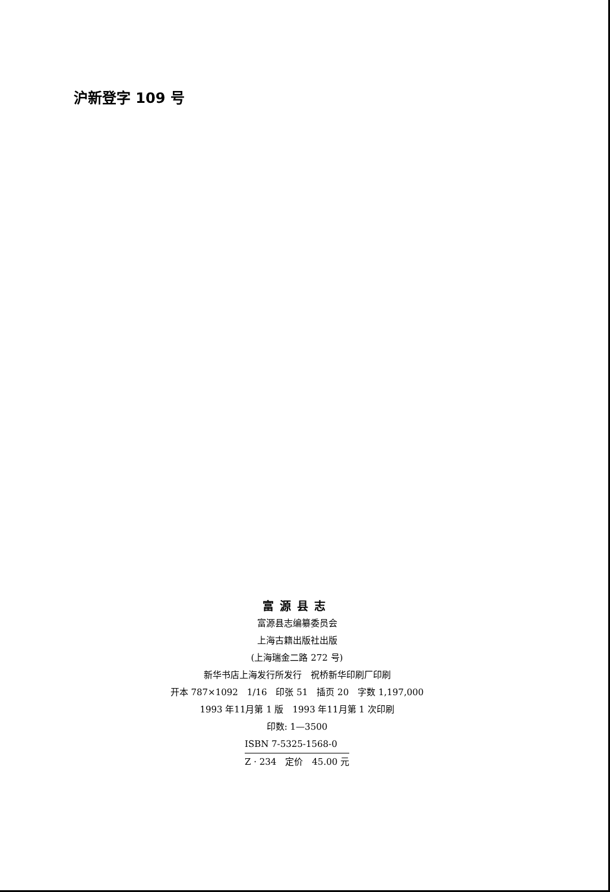沪新登字 109 号
富源县志
富源县志编纂委员会
上海古籍出版社出版
(上海瑞金二路 272 号)
新华书店上海发行所发行　祝桥新华印刷厂印刷
开本 787×1092　1/16　印张 51　插页 20　字数 1,197,000
1993 年11月第 1 版　1993 年11月第 1 次印刷
印数: 1—3500
ISBN 7-5325-1568-0
Z · 234　定价　45.00 元